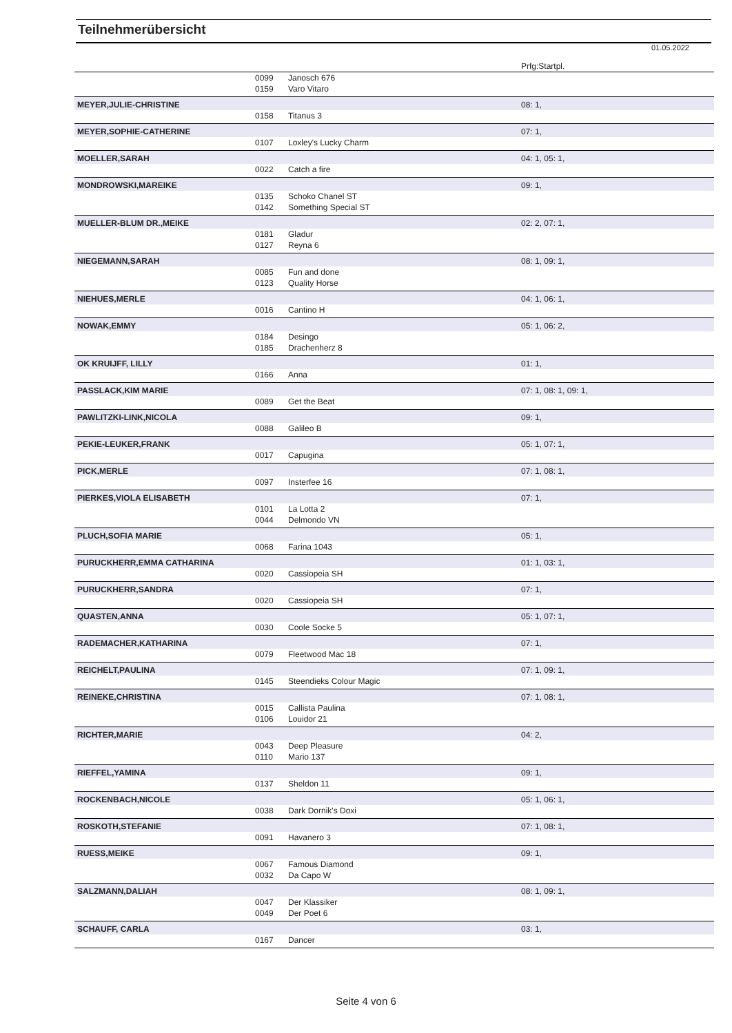Teilnehmerübersicht
01.05.2022
| | | | Prfg:Startpl. |
| | 0099 | Janosch 676 | |
| | 0159 | Varo Vitaro | |
| MEYER,JULIE-CHRISTINE | | | 08: 1, |
| | 0158 | Titanus 3 | |
| MEYER,SOPHIE-CATHERINE | | | 07: 1, |
| | 0107 | Loxley's Lucky Charm | |
| MOELLER,SARAH | | | 04: 1, 05: 1, |
| | 0022 | Catch a fire | |
| MONDROWSKI,MAREIKE | | | 09: 1, |
| | 0135 | Schoko Chanel ST | |
| | 0142 | Something Special ST | |
| MUELLER-BLUM DR.,MEIKE | | | 02: 2, 07: 1, |
| | 0181 | Gladur | |
| | 0127 | Reyna 6 | |
| NIEGEMANN,SARAH | | | 08: 1, 09: 1, |
| | 0085 | Fun and done | |
| | 0123 | Quality Horse | |
| NIEHUES,MERLE | | | 04: 1, 06: 1, |
| | 0016 | Cantino H | |
| NOWAK,EMMY | | | 05: 1, 06: 2, |
| | 0184 | Desingo | |
| | 0185 | Drachenherz 8 | |
| OK KRUIJFF, LILLY | | | 01: 1, |
| | 0166 | Anna | |
| PASSLACK,KIM MARIE | | | 07: 1, 08: 1, 09: 1, |
| | 0089 | Get the Beat | |
| PAWLITZKI-LINK,NICOLA | | | 09: 1, |
| | 0088 | Galileo B | |
| PEKIE-LEUKER,FRANK | | | 05: 1, 07: 1, |
| | 0017 | Capugina | |
| PICK,MERLE | | | 07: 1, 08: 1, |
| | 0097 | Insterfee 16 | |
| PIERKES,VIOLA ELISABETH | | | 07: 1, |
| | 0101 | La Lotta 2 | |
| | 0044 | Delmondo VN | |
| PLUCH,SOFIA MARIE | | | 05: 1, |
| | 0068 | Farina 1043 | |
| PURUCKHERR,EMMA CATHARINA | | | 01: 1, 03: 1, |
| | 0020 | Cassiopeia SH | |
| PURUCKHERR,SANDRA | | | 07: 1, |
| | 0020 | Cassiopeia SH | |
| QUASTEN,ANNA | | | 05: 1, 07: 1, |
| | 0030 | Coole Socke 5 | |
| RADEMACHER,KATHARINA | | | 07: 1, |
| | 0079 | Fleetwood Mac 18 | |
| REICHELT,PAULINA | | | 07: 1, 09: 1, |
| | 0145 | Steendieks Colour Magic | |
| REINEKE,CHRISTINA | | | 07: 1, 08: 1, |
| | 0015 | Callista Paulina | |
| | 0106 | Louidor 21 | |
| RICHTER,MARIE | | | 04: 2, |
| | 0043 | Deep Pleasure | |
| | 0110 | Mario 137 | |
| RIEFFEL,YAMINA | | | 09: 1, |
| | 0137 | Sheldon 11 | |
| ROCKENBACH,NICOLE | | | 05: 1, 06: 1, |
| | 0038 | Dark Dornik's Doxi | |
| ROSKOTH,STEFANIE | | | 07: 1, 08: 1, |
| | 0091 | Havanero 3 | |
| RUESS,MEIKE | | | 09: 1, |
| | 0067 | Famous Diamond | |
| | 0032 | Da Capo W | |
| SALZMANN,DALIAH | | | 08: 1, 09: 1, |
| | 0047 | Der Klassiker | |
| | 0049 | Der Poet 6 | |
| SCHAUFF, CARLA | | | 03: 1, |
| | 0167 | Dancer | |
Seite 4 von 6